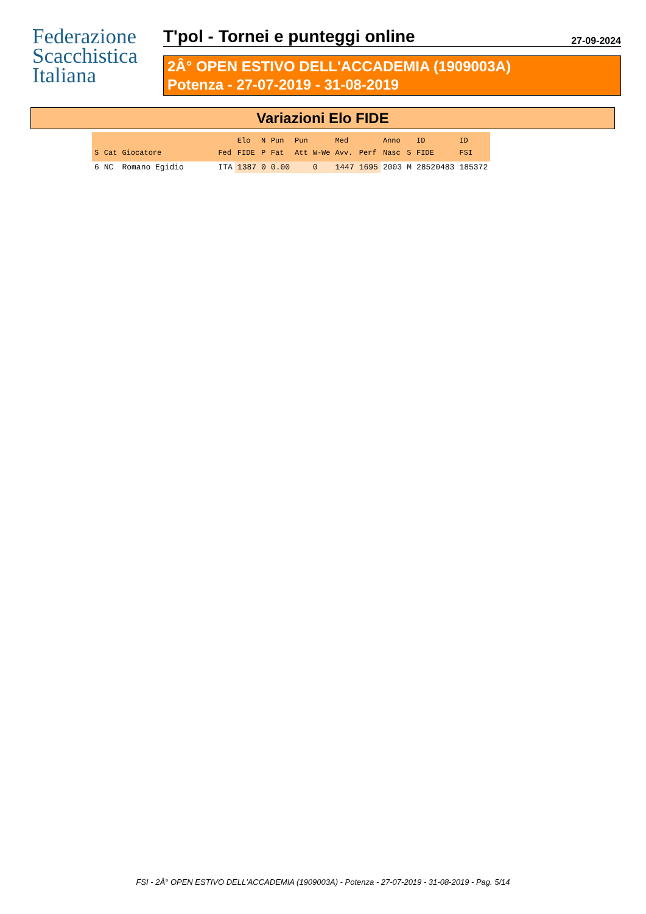Federazione
Scacchistica
Italiana
T'pol - Tornei e punteggi online 27-09-2024
2Â° OPEN ESTIVO DELL'ACCADEMIA (1909003A)
Potenza - 27-07-2019 - 31-08-2019
Variazioni Elo FIDE
| S | Cat | Giocatore | Fed | Elo FIDE | N P | Pun Fat | Pun Att | W-We | Med Avv. | Perf | Anno Nasc | S | ID FIDE | ID FSI |
| --- | --- | --- | --- | --- | --- | --- | --- | --- | --- | --- | --- | --- | --- | --- |
| 6 | NC | Romano Egidio | ITA | 1387 | 0 | 0.00 | | 0 | 1447 | 1695 | 2003 | M | 28520483 | 185372 |
FSI - 2Â° OPEN ESTIVO DELL'ACCADEMIA (1909003A) - Potenza - 27-07-2019 - 31-08-2019 - Pag. 5/14